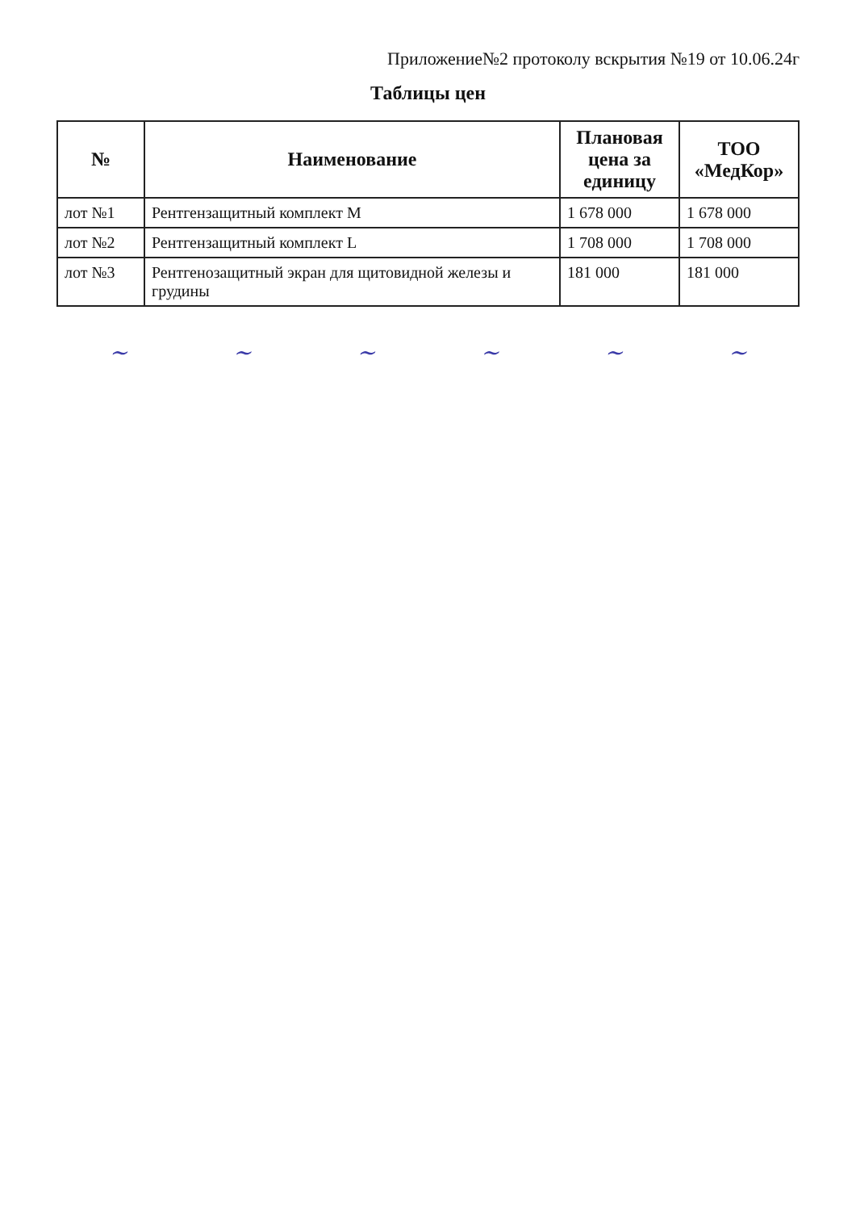Приложение№2 протоколу вскрытия №19 от 10.06.24г
Таблицы цен
| № | Наименование | Плановая цена за единицу | ТОО «МедКор» |
| --- | --- | --- | --- |
| лот №1 | Рентгензащитный комплект M | 1 678 000 | 1 678 000 |
| лот №2 | Рентгензащитный комплект L | 1 708 000 | 1 708 000 |
| лот №3 | Рентгенозащитный экран для щитовидной железы и грудины | 181 000 | 181 000 |
~ ~ ~ ~ ~ ~